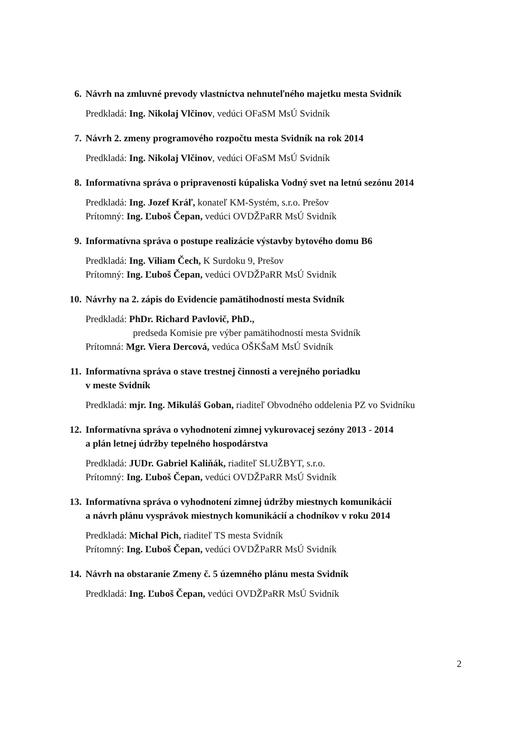6. Návrh na zmluvné prevody vlastníctva nehnuteľného majetku mesta Svidník
Predkladá: Ing. Nikolaj Vlčinov, vedúci OFaSM MsÚ Svidník
7. Návrh 2. zmeny programového rozpočtu mesta Svidník na rok 2014
Predkladá: Ing. Nikolaj Vlčinov, vedúci OFaSM MsÚ Svidník
8. Informatívna správa o pripravenosti kúpaliska Vodný svet na letnú sezónu 2014
Predkladá: Ing. Jozef Kráľ, konateľ KM-Systém, s.r.o. Prešov
Prítomný: Ing. Ľuboš Čepan, vedúci OVDŽPaRR MsÚ Svidník
9. Informatívna správa o postupe realizácie výstavby bytového domu B6
Predkladá: Ing. Viliam Čech, K Surdoku 9, Prešov
Prítomný: Ing. Ľuboš Čepan, vedúci OVDŽPaRR MsÚ Svidník
10. Návrhy na 2. zápis do Evidencie pamätihodností mesta Svidník
Predkladá: PhDr. Richard Pavlovič, PhD.,
predseda Komisie pre výber pamätihodností mesta Svidník
Prítomná: Mgr. Viera Dercová, vedúca OŠKŠaM MsÚ Svidník
11. Informatívna správa o stave trestnej činnosti a verejného poriadku
v meste Svidník
Predkladá: mjr. Ing. Mikuláš Goban, riaditeľ Obvodného oddelenia PZ vo Svidníku
12. Informatívna správa o vyhodnotení zimnej vykurovacej sezóny 2013 - 2014
a plán letnej údržby tepelného hospodárstva
Predkladá: JUDr. Gabriel Kaliňák, riaditeľ SLUŽBYT, s.r.o.
Prítomný: Ing. Ľuboš Čepan, vedúci OVDŽPaRR MsÚ Svidník
13. Informatívna správa o vyhodnotení zimnej údržby miestnych komunikácií
a návrh plánu vysprávok miestnych komunikácií a chodníkov v roku 2014
Predkladá: Michal Pich, riaditeľ TS mesta Svidník
Prítomný: Ing. Ľuboš Čepan, vedúci OVDŽPaRR MsÚ Svidník
14. Návrh na obstaranie Zmeny č. 5 územného plánu mesta Svidník
Predkladá: Ing. Ľuboš Čepan, vedúci OVDŽPaRR MsÚ Svidník
2